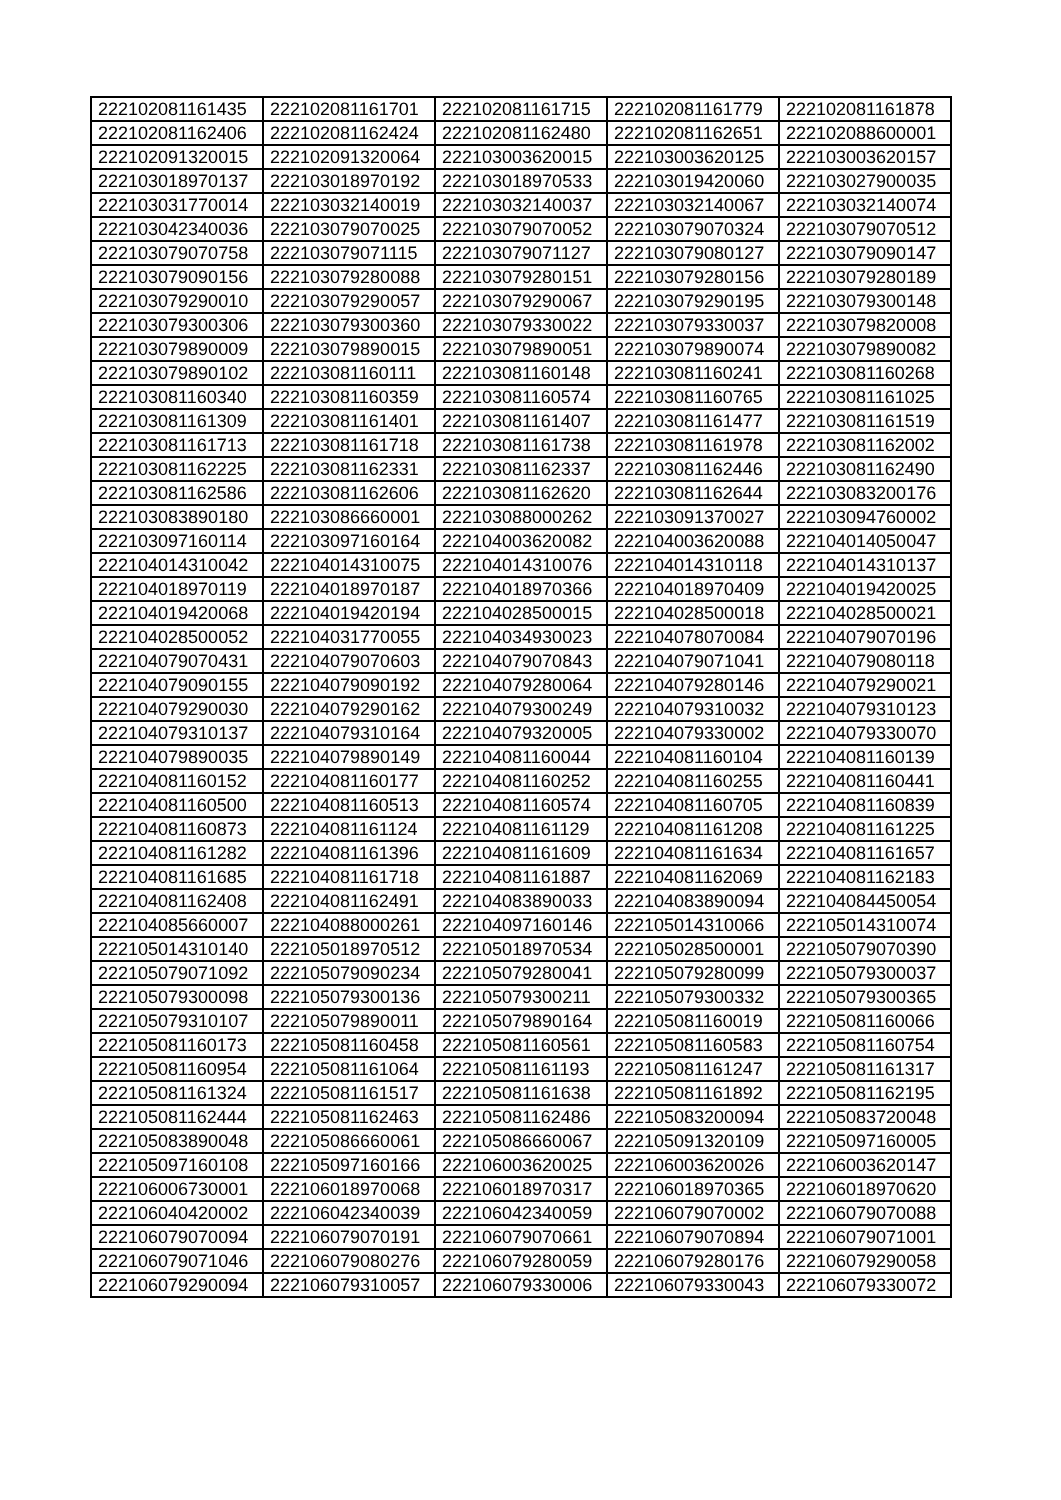| 222102081161435 | 222102081161701 | 222102081161715 | 222102081161779 | 222102081161878 |
| 222102081162406 | 222102081162424 | 222102081162480 | 222102081162651 | 222102088600001 |
| 222102091320015 | 222102091320064 | 222103003620015 | 222103003620125 | 222103003620157 |
| 222103018970137 | 222103018970192 | 222103018970533 | 222103019420060 | 222103027900035 |
| 222103031770014 | 222103032140019 | 222103032140037 | 222103032140067 | 222103032140074 |
| 222103042340036 | 222103079070025 | 222103079070052 | 222103079070324 | 222103079070512 |
| 222103079070758 | 222103079071115 | 222103079071127 | 222103079080127 | 222103079090147 |
| 222103079090156 | 222103079280088 | 222103079280151 | 222103079280156 | 222103079280189 |
| 222103079290010 | 222103079290057 | 222103079290067 | 222103079290195 | 222103079300148 |
| 222103079300306 | 222103079300360 | 222103079330022 | 222103079330037 | 222103079820008 |
| 222103079890009 | 222103079890015 | 222103079890051 | 222103079890074 | 222103079890082 |
| 222103079890102 | 222103081160111 | 222103081160148 | 222103081160241 | 222103081160268 |
| 222103081160340 | 222103081160359 | 222103081160574 | 222103081160765 | 222103081161025 |
| 222103081161309 | 222103081161401 | 222103081161407 | 222103081161477 | 222103081161519 |
| 222103081161713 | 222103081161718 | 222103081161738 | 222103081161978 | 222103081162002 |
| 222103081162225 | 222103081162331 | 222103081162337 | 222103081162446 | 222103081162490 |
| 222103081162586 | 222103081162606 | 222103081162620 | 222103081162644 | 222103083200176 |
| 222103083890180 | 222103086660001 | 222103088000262 | 222103091370027 | 222103094760002 |
| 222103097160114 | 222103097160164 | 222104003620082 | 222104003620088 | 222104014050047 |
| 222104014310042 | 222104014310075 | 222104014310076 | 222104014310118 | 222104014310137 |
| 222104018970119 | 222104018970187 | 222104018970366 | 222104018970409 | 222104019420025 |
| 222104019420068 | 222104019420194 | 222104028500015 | 222104028500018 | 222104028500021 |
| 222104028500052 | 222104031770055 | 222104034930023 | 222104078070084 | 222104079070196 |
| 222104079070431 | 222104079070603 | 222104079070843 | 222104079071041 | 222104079080118 |
| 222104079090155 | 222104079090192 | 222104079280064 | 222104079280146 | 222104079290021 |
| 222104079290030 | 222104079290162 | 222104079300249 | 222104079310032 | 222104079310123 |
| 222104079310137 | 222104079310164 | 222104079320005 | 222104079330002 | 222104079330070 |
| 222104079890035 | 222104079890149 | 222104081160044 | 222104081160104 | 222104081160139 |
| 222104081160152 | 222104081160177 | 222104081160252 | 222104081160255 | 222104081160441 |
| 222104081160500 | 222104081160513 | 222104081160574 | 222104081160705 | 222104081160839 |
| 222104081160873 | 222104081161124 | 222104081161129 | 222104081161208 | 222104081161225 |
| 222104081161282 | 222104081161396 | 222104081161609 | 222104081161634 | 222104081161657 |
| 222104081161685 | 222104081161718 | 222104081161887 | 222104081162069 | 222104081162183 |
| 222104081162408 | 222104081162491 | 222104083890033 | 222104083890094 | 222104084450054 |
| 222104085660007 | 222104088000261 | 222104097160146 | 222105014310066 | 222105014310074 |
| 222105014310140 | 222105018970512 | 222105018970534 | 222105028500001 | 222105079070390 |
| 222105079071092 | 222105079090234 | 222105079280041 | 222105079280099 | 222105079300037 |
| 222105079300098 | 222105079300136 | 222105079300211 | 222105079300332 | 222105079300365 |
| 222105079310107 | 222105079890011 | 222105079890164 | 222105081160019 | 222105081160066 |
| 222105081160173 | 222105081160458 | 222105081160561 | 222105081160583 | 222105081160754 |
| 222105081160954 | 222105081161064 | 222105081161193 | 222105081161247 | 222105081161317 |
| 222105081161324 | 222105081161517 | 222105081161638 | 222105081161892 | 222105081162195 |
| 222105081162444 | 222105081162463 | 222105081162486 | 222105083200094 | 222105083720048 |
| 222105083890048 | 222105086660061 | 222105086660067 | 222105091320109 | 222105097160005 |
| 222105097160108 | 222105097160166 | 222106003620025 | 222106003620026 | 222106003620147 |
| 222106006730001 | 222106018970068 | 222106018970317 | 222106018970365 | 222106018970620 |
| 222106040420002 | 222106042340039 | 222106042340059 | 222106079070002 | 222106079070088 |
| 222106079070094 | 222106079070191 | 222106079070661 | 222106079070894 | 222106079071001 |
| 222106079071046 | 222106079080276 | 222106079280059 | 222106079280176 | 222106079290058 |
| 222106079290094 | 222106079310057 | 222106079330006 | 222106079330043 | 222106079330072 |